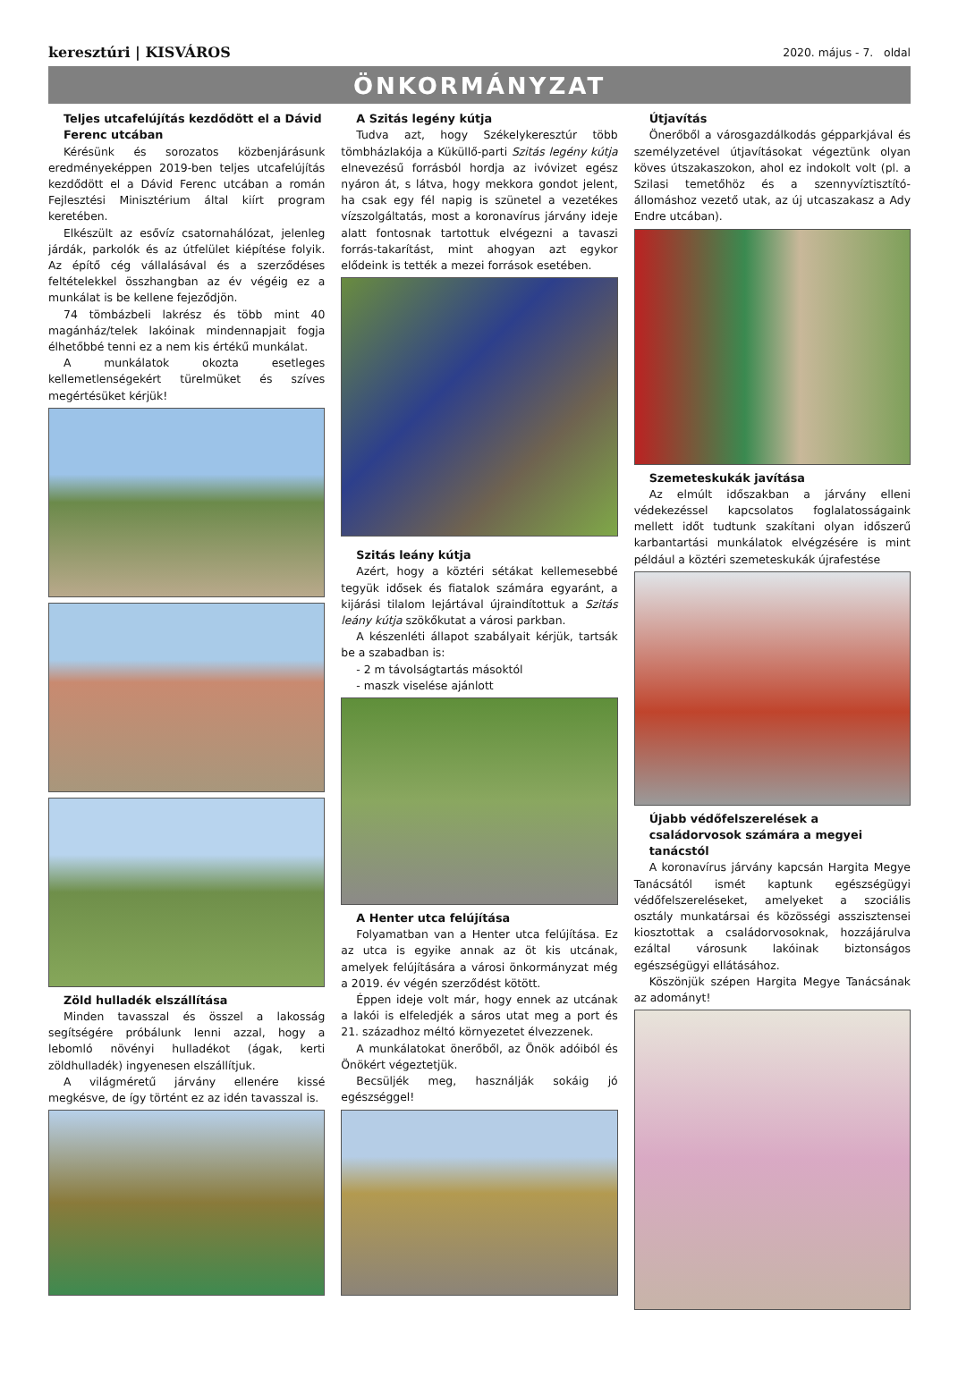keresztúri | KISVÁROS 2020. május - 7. oldal
ÖNKORMÁNYZAT
Teljes utcafelújítás kezdődött el a Dávid Ferenc utcában
Kérésünk és sorozatos közbenjárásunk eredményeképpen 2019-ben teljes utcafelújítás kezdődött el a Dávid Ferenc utcában a román Fejlesztési Minisztérium által kiírt program keretében.
Elkészült az esővíz csatornahálózat, jelenleg járdák, parkolók és az útfelület kiépítése folyik. Az építő cég vállalásával és a szerződéses feltételekkel összhangban az év végéig ez a munkálat is be kellene fejeződjön.
74 tömbázbeli lakrész és több mint 40 magánház/telek lakóinak mindennapjait fogja élhetőbbé tenni ez a nem kis értékű munkálat.
A munkálatok okozta esetleges kellemetlenségekért türelmüket és szíves megértésüket kérjük!
Zöld hulladék elszállítása
Minden tavasszal és összel a lakosság segítségére próbálunk lenni azzal, hogy a lebomló növényi hulladékot (ágak, kerti zöldhulladék) ingyenesen elszállítjuk.
A világméretű járvány ellenére kissé megkésve, de így történt ez az idén tavasszal is.
A Szitás legény kútja
Tudva azt, hogy Székelykeresztúr több tömbházlakója a Küküllő-parti Szitás legény kútja elnevezésű forrásból hordja az ivóvizet egész nyáron át, s látva, hogy mekkora gondot jelent, ha csak egy fél napig is szünetel a vezetékes vízszolgáltatás, most a koronavírus járvány ideje alatt fontosnak tartottuk elvégezni a tavaszi forrás-takarítást, mint ahogyan azt egykor elődeink is tették a mezei források esetében.
Szitás leány kútja
Azért, hogy a köztéri sétákat kellemesebbé tegyük idősek és fiatalok számára egyaránt, a kijárási tilalom lejártával újraindítottuk a Szitás leány kútja szökőkutat a városi parkban.
A készenléti állapot szabályait kérjük, tartsák be a szabadban is:
- 2 m távolságtartás másoktól
- maszk viselése ajánlott
A Henter utca felújítása
Folyamatban van a Henter utca felújítása. Ez az utca is egyike annak az öt kis utcának, amelyek felújítására a városi önkormányzat még a 2019. év végén szerződést kötött.
Éppen ideje volt már, hogy ennek az utcának a lakói is elfeledjék a sáros utat meg a port és 21. századhoz méltó környezetet élvezzenek.
A munkálatokat önerőből, az Önök adóiból és Önökért végeztetjük.
Becsüljék meg, használják sokáig jó egészséggel!
Útjavítás
Önerőből a városgazdálkodás gépparkjával és személyzetével útjavításokat végeztünk olyan köves útszakaszokon, ahol ez indokolt volt (pl. a Szilasi temetőhöz és a szennyvíztisztító-állomáshoz vezető utak, az új utcaszakasz a Ady Endre utcában).
Szemeteskukák javítása
Az elmúlt időszakban a járvány elleni védekezéssel kapcsolatos foglalatosságaink mellett időt tudtunk szakítani olyan időszerű karbantartási munkálatok elvégzésére is mint például a köztéri szemeteskukák újrafestése
Újabb védőfelszerelések a családorvosok számára a megyei tanácstól
A koronavírus járvány kapcsán Hargita Megye Tanácsától ismét kaptunk egészségügyi védőfelszereléseket, amelyeket a szociális osztály munkatársai és közösségi asszisztensei kiosztottak a családorvosoknak, hozzájárulva ezáltal városunk lakóinak biztonságos egészségügyi ellátásához.
Köszönjük szépen Hargita Megye Tanácsának az adományt!